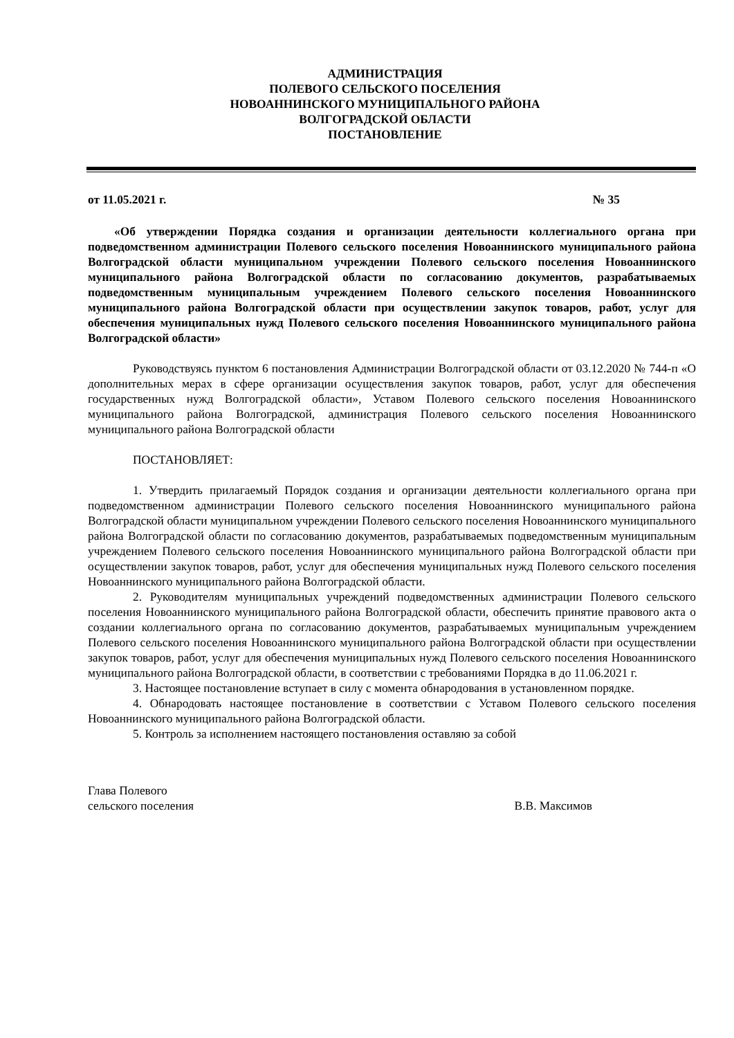АДМИНИСТРАЦИЯ
ПОЛЕВОГО СЕЛЬСКОГО ПОСЕЛЕНИЯ
НОВОАННИНСКОГО МУНИЦИПАЛЬНОГО РАЙОНА
ВОЛГОГРАДСКОЙ ОБЛАСТИ
ПОСТАНОВЛЕНИЕ
от 11.05.2021 г. № 35
«Об утверждении Порядка создания и организации деятельности коллегиального органа при подведомственном администрации Полевого сельского поселения Новоаннинского муниципального района Волгоградской области муниципальном учреждении Полевого сельского поселения Новоаннинского муниципального района Волгоградской области по согласованию документов, разрабатываемых подведомственным муниципальным учреждением Полевого сельского поселения Новоаннинского муниципального района Волгоградской области при осуществлении закупок товаров, работ, услуг для обеспечения муниципальных нужд Полевого сельского поселения Новоаннинского муниципального района Волгоградской области»
Руководствуясь пунктом 6 постановления Администрации Волгоградской области от 03.12.2020 № 744-п «О дополнительных мерах в сфере организации осуществления закупок товаров, работ, услуг для обеспечения государственных нужд Волгоградской области», Уставом Полевого сельского поселения Новоаннинского муниципального района Волгоградской, администрация Полевого сельского поселения Новоаннинского муниципального района Волгоградской области
ПОСТАНОВЛЯЕТ:
1. Утвердить прилагаемый Порядок создания и организации деятельности коллегиального органа при подведомственном администрации Полевого сельского поселения Новоаннинского муниципального района Волгоградской области муниципальном учреждении Полевого сельского поселения Новоаннинского муниципального района Волгоградской области по согласованию документов, разрабатываемых подведомственным муниципальным учреждением Полевого сельского поселения Новоаннинского муниципального района Волгоградской области при осуществлении закупок товаров, работ, услуг для обеспечения муниципальных нужд Полевого сельского поселения Новоаннинского муниципального района Волгоградской области.
2. Руководителям муниципальных учреждений подведомственных администрации Полевого сельского поселения Новоаннинского муниципального района Волгоградской области, обеспечить принятие правового акта о создании коллегиального органа по согласованию документов, разрабатываемых муниципальным учреждением Полевого сельского поселения Новоаннинского муниципального района Волгоградской области при осуществлении закупок товаров, работ, услуг для обеспечения муниципальных нужд Полевого сельского поселения Новоаннинского муниципального района Волгоградской области, в соответствии с требованиями Порядка в до 11.06.2021 г.
3. Настоящее постановление вступает в силу с момента обнародования в установленном порядке.
4. Обнародовать настоящее постановление в соответствии с Уставом Полевого сельского поселения Новоаннинского муниципального района Волгоградской области.
5. Контроль за исполнением настоящего постановления оставляю за собой
Глава Полевого
сельского поселения
В.В. Максимов